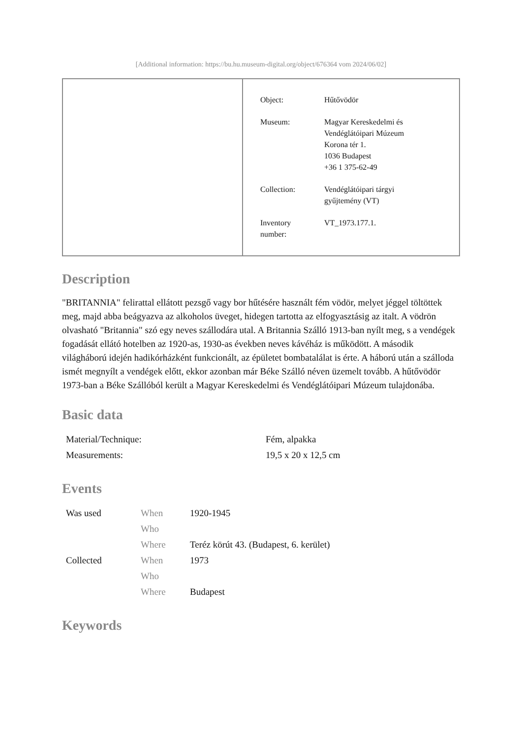[Additional information: https://bu.hu.museum-digital.org/object/676364 vom 2024/06/02]
| Object: | Hűtővödör |
| Museum: | Magyar Kereskedelmi és Vendéglátóipari Múzeum Korona tér 1. 1036 Budapest +36 1 375-62-49 |
| Collection: | Vendéglátóipari tárgyi gyűjtemény (VT) |
| Inventory number: | VT_1973.177.1. |
Description
"BRITANNIA" felirattal ellátott pezsgő vagy bor hűtésére használt fém vödör, melyet jéggel töltöttek meg, majd abba beágyazva az alkoholos üveget, hidegen tartotta az elfogyasztásig az italt. A vödrön olvasható "Britannia" szó egy neves szállodára utal. A Britannia Szálló 1913-ban nyílt meg, s a vendégek fogadását ellátó hotelben az 1920-as, 1930-as években neves kávéház is működött. A második világháború idején hadikórházként funkcionált, az épületet bombatalálat is érte. A háború után a szálloda ismét megnyílt a vendégek előtt, ekkor azonban már Béke Szálló néven üzemelt tovább. A hűtővödör 1973-ban a Béke Szállóból került a Magyar Kereskedelmi és Vendéglátóipari Múzeum tulajdonába.
Basic data
| Material/Technique: | Fém, alpakka |
| Measurements: | 19,5 x 20 x 12,5 cm |
Events
| Was used | When | 1920-1945 |
| | Who | |
| | Where | Teréz körút 43. (Budapest, 6. kerület) |
| Collected | When | 1973 |
| | Who | |
| | Where | Budapest |
Keywords